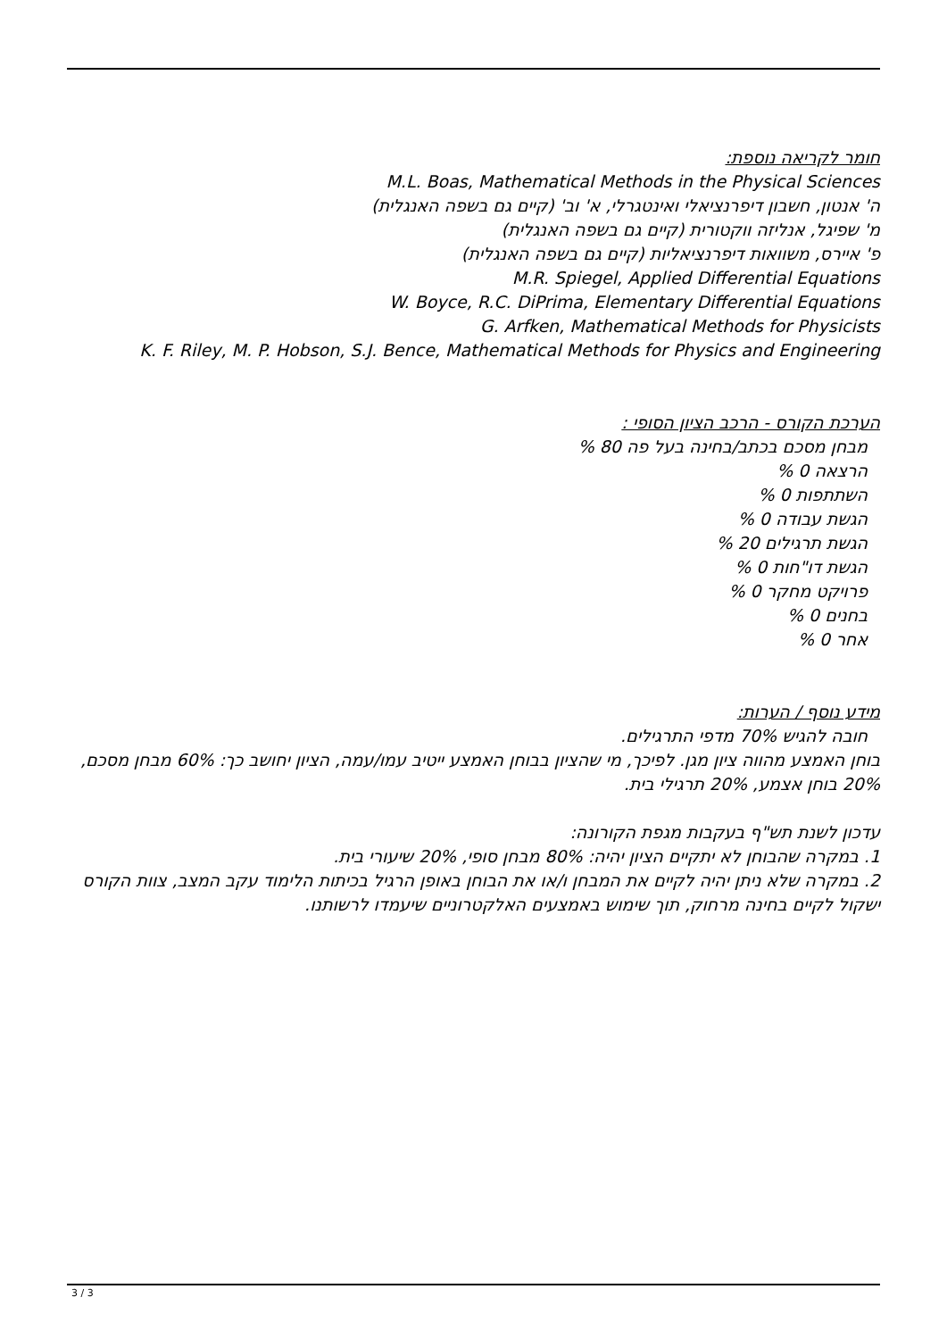חומר לקריאה נוספת:
M.L. Boas, Mathematical Methods in the Physical Sciences
ה' אנטון, חשבון דיפרנציאלי ואינטגרלי, א' וב' (קיים גם בשפה האנגלית)
מ' שפיגל, אנליזה ווקטורית (קיים גם בשפה האנגלית)
פ' איירס, משוואות דיפרנציאליות (קיים גם בשפה האנגלית)
M.R. Spiegel, Applied Differential Equations
W. Boyce, R.C. DiPrima, Elementary Differential Equations
G. Arfken, Mathematical Methods for Physicists
K. F. Riley, M. P. Hobson, S.J. Bence, Mathematical Methods for Physics and Engineering
הערכת הקורס - הרכב הציון הסופי :
מבחן מסכם בכתב/בחינה בעל פה 80 %
הרצאה 0 %
השתתפות 0 %
הגשת עבודה 0 %
הגשת תרגילים 20 %
הגשת דו"חות 0 %
פרויקט מחקר 0 %
בחנים 0 %
אחר 0 %
מידע נוסף / הערות:
חובה להגיש 70% מדפי התרגילים.
בוחן האמצע מהווה ציון מגן. לפיכך, מי שהציון בבוחן האמצע ייטיב עמו/עמה, הציון יחושב כך: 60% מבחן מסכם, 20% בוחן אצמע, 20% תרגילי בית.
עדכון לשנת תש"ף בעקבות מגפת הקורונה:
1. במקרה שהבוחן לא יתקיים הציון יהיה: 80% מבחן סופי, 20% שיעורי בית.
2. במקרה שלא ניתן יהיה לקיים את המבחן ו/או את הבוחן באופן הרגיל בכיתות הלימוד עקב המצב, צוות הקורס ישקול לקיים בחינה מרחוק, תוך שימוש באמצעים האלקטרוניים שיעמדו לרשותנו.
3 / 3